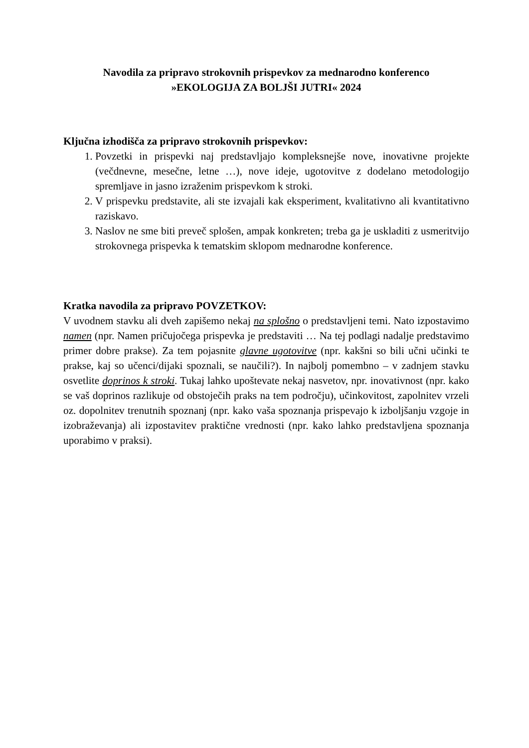Navodila za pripravo strokovnih prispevkov za mednarodno konferenco
»EKOLOGIJA ZA BOLJŠI JUTRI« 2024
Ključna izhodišča za pripravo strokovnih prispevkov:
1. Povzetki in prispevki naj predstavljajo kompleksnejše nove, inovativne projekte (večdnevne, mesečne, letne …), nove ideje, ugotovitve z dodelano metodologijo spremljave in jasno izraženim prispevkom k stroki.
2. V prispevku predstavite, ali ste izvajali kak eksperiment, kvalitativno ali kvantitativno raziskavo.
3. Naslov ne sme biti preveč splošen, ampak konkreten; treba ga je uskladiti z usmeritvijo strokovnega prispevka k tematskim sklopom mednarodne konference.
Kratka navodila za pripravo POVZETKOV:
V uvodnem stavku ali dveh zapišemo nekaj na splošno o predstavljeni temi. Nato izpostavimo namen (npr. Namen pričujočega prispevka je predstaviti … Na tej podlagi nadalje predstavimo primer dobre prakse). Za tem pojasnite glavne ugotovitve (npr. kakšni so bili učni učinki te prakse, kaj so učenci/dijaki spoznali, se naučili?). In najbolj pomembno – v zadnjem stavku osvetlite doprinos k stroki. Tukaj lahko upoštevate nekaj nasvetov, npr. inovativnost (npr. kako se vaš doprinos razlikuje od obstoječih praks na tem področju), učinkovitost, zapolnitev vrzeli oz. dopolnitev trenutnih spoznanj (npr. kako vaša spoznanja prispevajo k izboljšanju vzgoje in izobraževanja) ali izpostavitev praktične vrednosti (npr. kako lahko predstavljena spoznanja uporabimo v praksi).